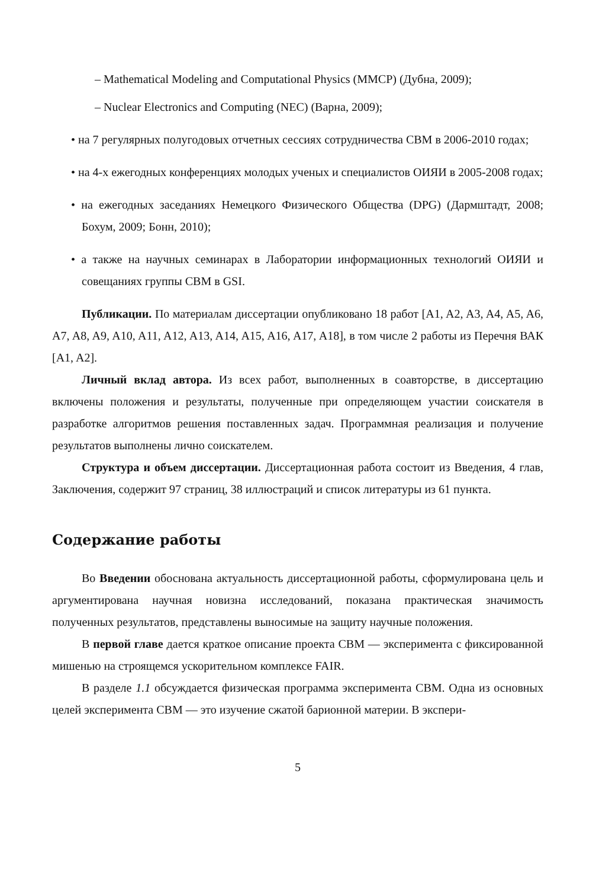– Mathematical Modeling and Computational Physics (MMCP) (Дубна, 2009);
– Nuclear Electronics and Computing (NEC) (Варна, 2009);
• на 7 регулярных полугодовых отчетных сессиях сотрудничества CBM в 2006-2010 годах;
• на 4-х ежегодных конференциях молодых ученых и специалистов ОИЯИ в 2005-2008 годах;
• на ежегодных заседаниях Немецкого Физического Общества (DPG) (Дармштадт, 2008; Бохум, 2009; Бонн, 2010);
• а также на научных семинарах в Лаборатории информационных технологий ОИЯИ и совещаниях группы CBM в GSI.
Публикации. По материалам диссертации опубликовано 18 работ [A1, A2, A3, A4, A5, A6, A7, A8, A9, A10, A11, A12, A13, A14, A15, A16, A17, A18], в том числе 2 работы из Перечня ВАК [A1, A2].
Личный вклад автора. Из всех работ, выполненных в соавторстве, в диссертацию включены положения и результаты, полученные при определяющем участии соискателя в разработке алгоритмов решения поставленных задач. Программная реализация и получение результатов выполнены лично соискателем.
Структура и объем диссертации. Диссертационная работа состоит из Введения, 4 глав, Заключения, содержит 97 страниц, 38 иллюстраций и список литературы из 61 пункта.
Содержание работы
Во Введении обоснована актуальность диссертационной работы, сформулирована цель и аргументирована научная новизна исследований, показана практическая значимость полученных результатов, представлены выносимые на защиту научные положения.
В первой главе дается краткое описание проекта CBM — эксперимента с фиксированной мишенью на строящемся ускорительном комплексе FAIR.
В разделе 1.1 обсуждается физическая программа эксперимента CBM. Одна из основных целей эксперимента CBM — это изучение сжатой барионной материи. В экспери-
5